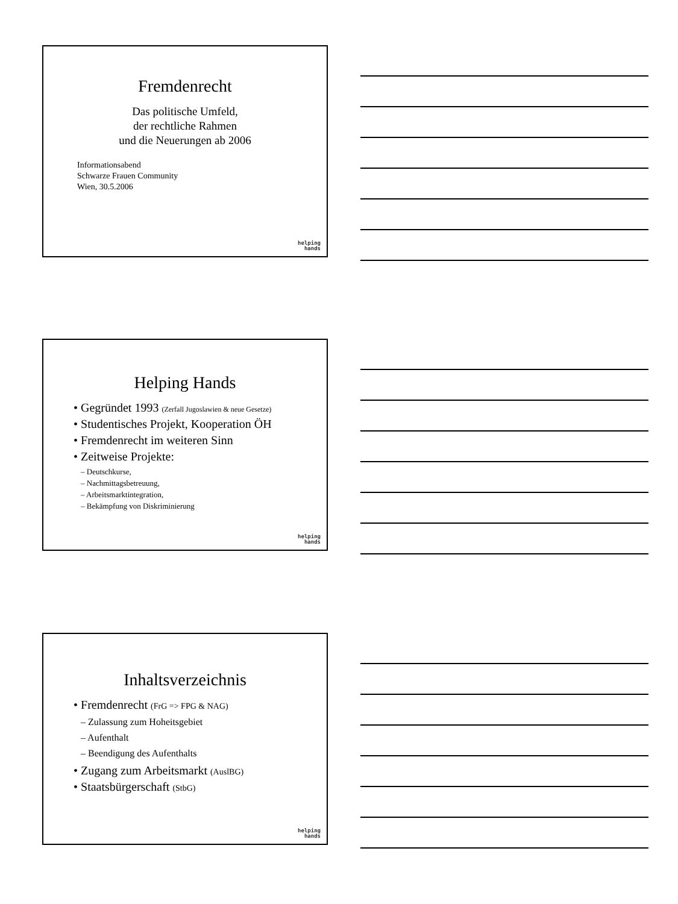Fremdenrecht
Das politische Umfeld,
der rechtliche Rahmen
und die Neuerungen ab 2006
Informationsabend
Schwarze Frauen Community
Wien, 30.5.2006
helping
hands
Helping Hands
• Gegründet 1993 (Zerfall Jugoslawien & neue Gesetze)
• Studentisches Projekt, Kooperation ÖH
• Fremdenrecht im weiteren Sinn
• Zeitweise Projekte:
– Deutschkurse,
– Nachmittagsbetreuung,
– Arbeitsmarktintegration,
– Bekämpfung von Diskriminierung
helping
hands
Inhaltsverzeichnis
• Fremdenrecht (FrG => FPG & NAG)
– Zulassung zum Hoheitsgebiet
– Aufenthalt
– Beendigung des Aufenthalts
• Zugang zum Arbeitsmarkt (AuslBG)
• Staatsbürgerschaft (StbG)
helping
hands